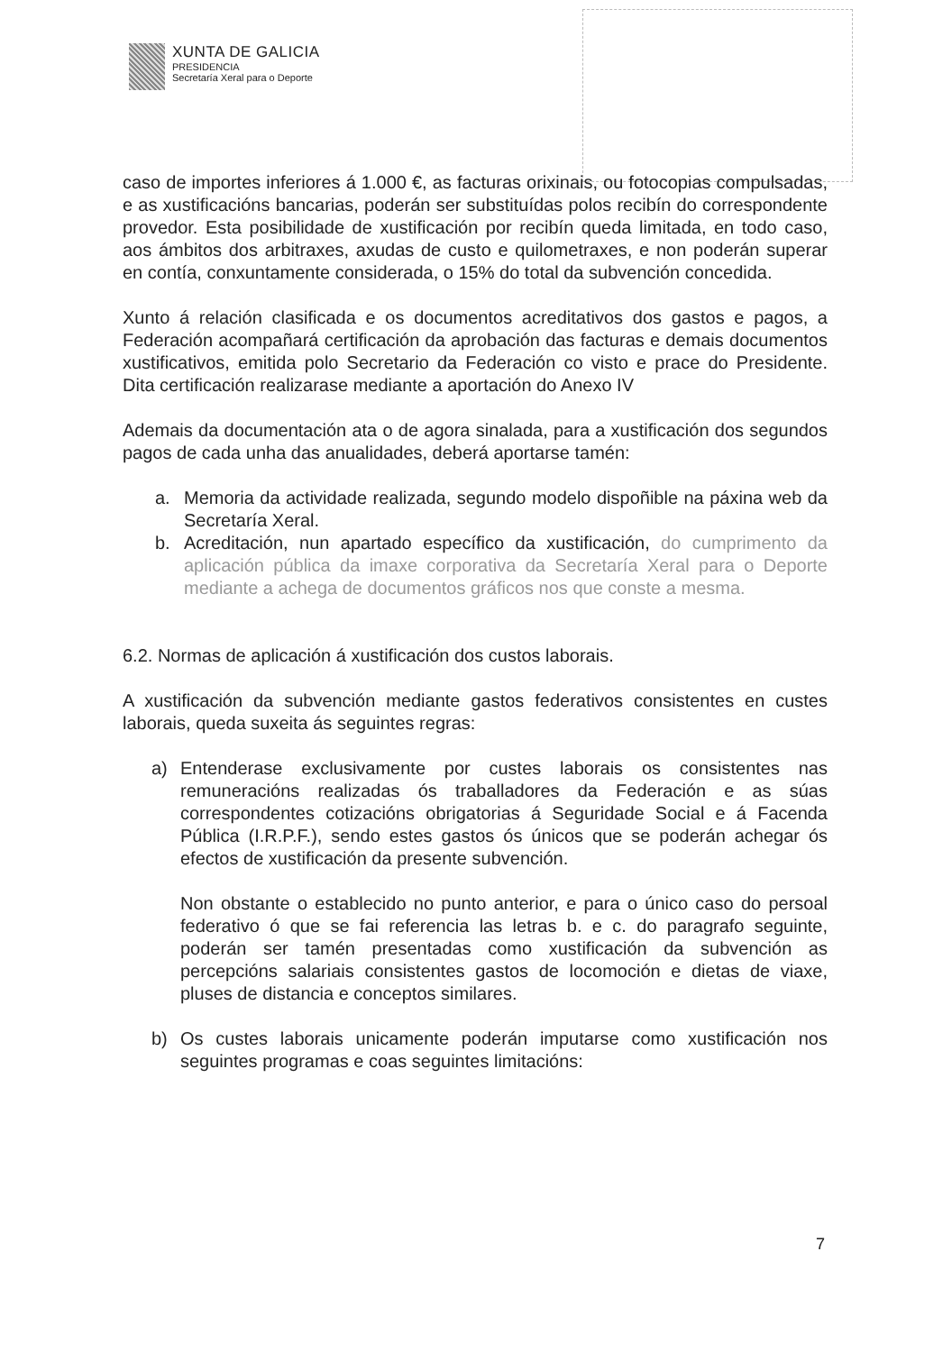XUNTA DE GALICIA
PRESIDENCIA
Secretaría Xeral para o Deporte
caso de importes inferiores á 1.000 €, as facturas orixinais, ou fotocopias compulsadas, e as xustificacións bancarias, poderán ser substituídas polos recibín do correspondente provedor. Esta posibilidade de xustificación por recibín queda limitada, en todo caso, aos ámbitos dos arbitraxes, axudas de custo e quilometraxes, e non poderán superar en contía, conxuntamente considerada, o 15% do total da subvención concedida.
Xunto á relación clasificada e os documentos acreditativos dos gastos e pagos, a Federación acompañará certificación da aprobación das facturas e demais documentos xustificativos, emitida polo Secretario da Federación co visto e prace do Presidente. Dita certificación realizarase mediante a aportación do Anexo IV
Ademais da documentación ata o de agora sinalada, para a xustificación dos segundos pagos de cada unha das anualidades, deberá aportarse tamén:
a. Memoria da actividade realizada, segundo modelo dispoñible na páxina web da Secretaría Xeral.
b. Acreditación, nun apartado específico da xustificación, do cumprimento da aplicación pública da imaxe corporativa da Secretaría Xeral para o Deporte mediante a achega de documentos gráficos nos que conste a mesma.
6.2. Normas de aplicación á xustificación dos custos laborais.
A xustificación da subvención mediante gastos federativos consistentes en custes laborais, queda suxeita ás seguintes regras:
a) Entenderase exclusivamente por custes laborais os consistentes nas remuneracións realizadas ós traballadores da Federación e as súas correspondentes cotizacións obrigatorias á Seguridade Social e á Facenda Pública (I.R.P.F.), sendo estes gastos ós únicos que se poderán achegar ós efectos de xustificación da presente subvención.
Non obstante o establecido no punto anterior, e para o único caso do persoal federativo ó que se fai referencia las letras b. e c. do paragrafo seguinte, poderán ser tamén presentadas como xustificación da subvención as percepcións salariais consistentes gastos de locomoción e dietas de viaxe, pluses de distancia e conceptos similares.
b) Os custes laborais unicamente poderán imputarse como xustificación nos seguintes programas e coas seguintes limitacións:
7